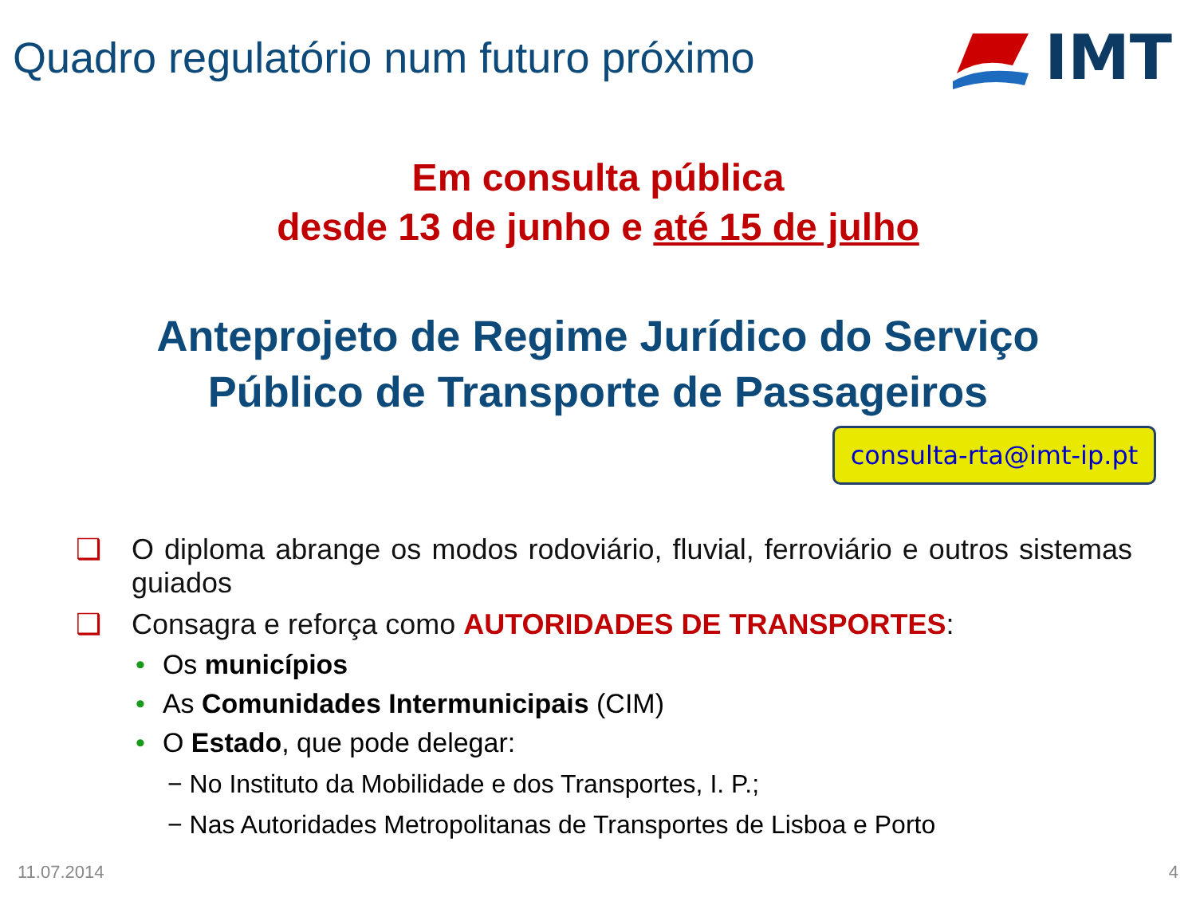Quadro regulatório num futuro próximo
IMT
Em consulta pública
desde 13 de junho e até 15 de julho
Anteprojeto de Regime Jurídico do Serviço
Público de Transporte de Passageiros
consulta-rta@imt-ip.pt
❑ O diploma abrange os modos rodoviário, fluvial, ferroviário e outros sistemas guiados
❑ Consagra e reforça como AUTORIDADES DE TRANSPORTES:
• Os municípios
• As Comunidades Intermunicipais (CIM)
• O Estado, que pode delegar:
− No Instituto da Mobilidade e dos Transportes, I. P.;
− Nas Autoridades Metropolitanas de Transportes de Lisboa e Porto
11.07.2014 4